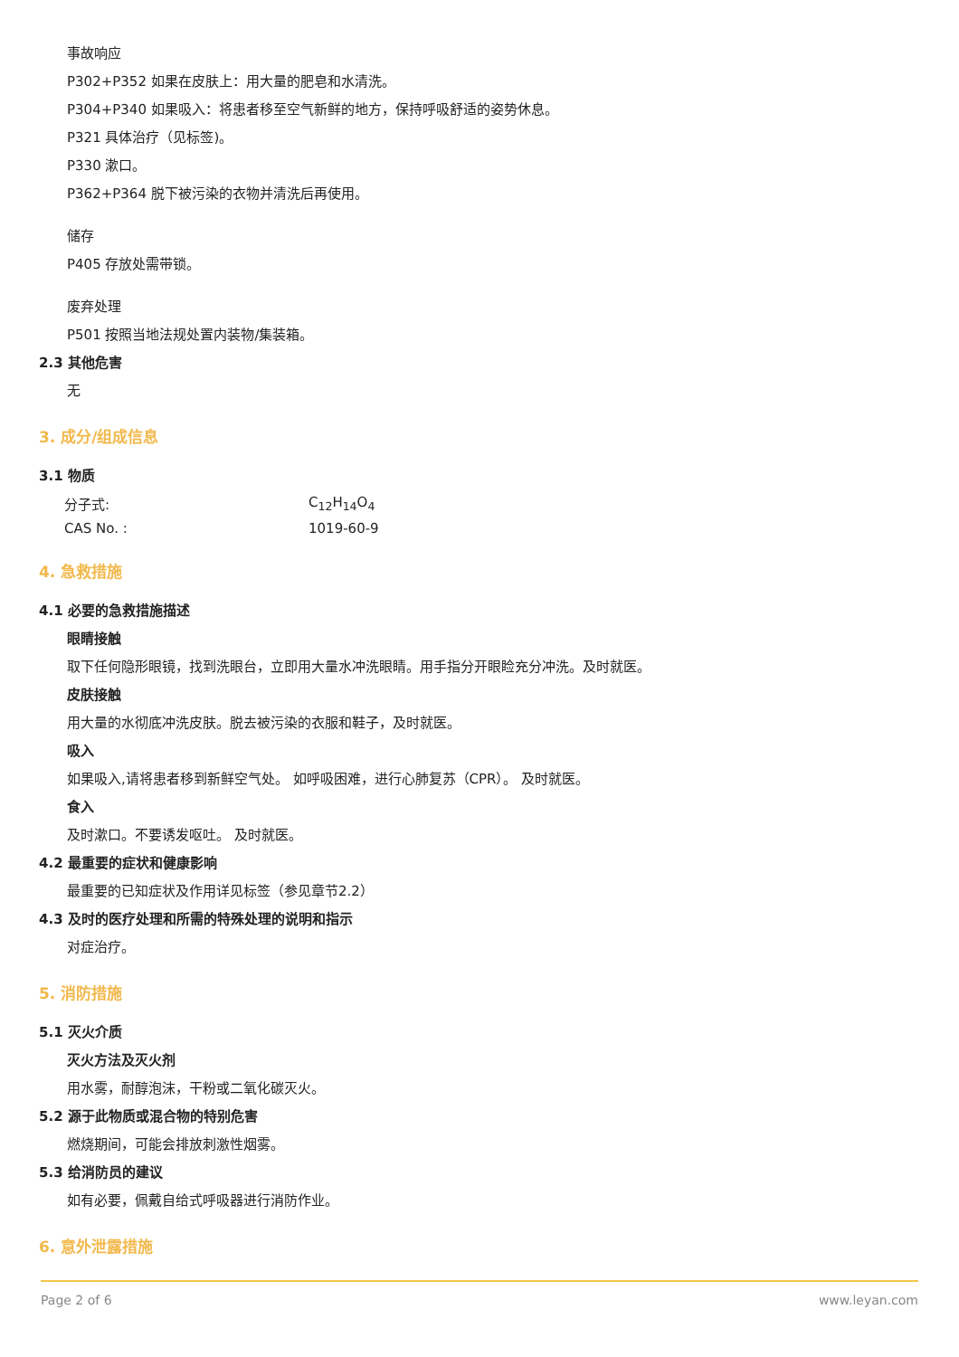事故响应
P302+P352 如果在皮肤上：用大量的肥皂和水清洗。
P304+P340 如果吸入：将患者移至空气新鲜的地方，保持呼吸舒适的姿势休息。
P321 具体治疗（见标签)。
P330 漱口。
P362+P364 脱下被污染的衣物并清洗后再使用。
储存
P405 存放处需带锁。
废弃处理
P501 按照当地法规处置内装物/集装箱。
2.3 其他危害
无
3. 成分/组成信息
3.1 物质
| 分子式: | C<sub>12</sub>H<sub>14</sub>O<sub>4</sub> |
| CAS No. : | 1019-60-9 |
4. 急救措施
4.1 必要的急救措施描述
眼睛接触
取下任何隐形眼镜，找到洗眼台，立即用大量水冲洗眼睛。用手指分开眼睑充分冲洗。及时就医。
皮肤接触
用大量的水彻底冲洗皮肤。脱去被污染的衣服和鞋子，及时就医。
吸入
如果吸入,请将患者移到新鲜空气处。 如呼吸困难，进行心肺复苏（CPR）。 及时就医。
食入
及时漱口。不要诱发呕吐。 及时就医。
4.2 最重要的症状和健康影响
最重要的已知症状及作用详见标签（参见章节2.2）
4.3 及时的医疗处理和所需的特殊处理的说明和指示
对症治疗。
5. 消防措施
5.1 灭火介质
灭火方法及灭火剂
用水雾，耐醇泡沫，干粉或二氧化碳灭火。
5.2 源于此物质或混合物的特别危害
燃烧期间，可能会排放刺激性烟雾。
5.3 给消防员的建议
如有必要，佩戴自给式呼吸器进行消防作业。
6. 意外泄露措施
Page 2 of 6 www.leyan.com